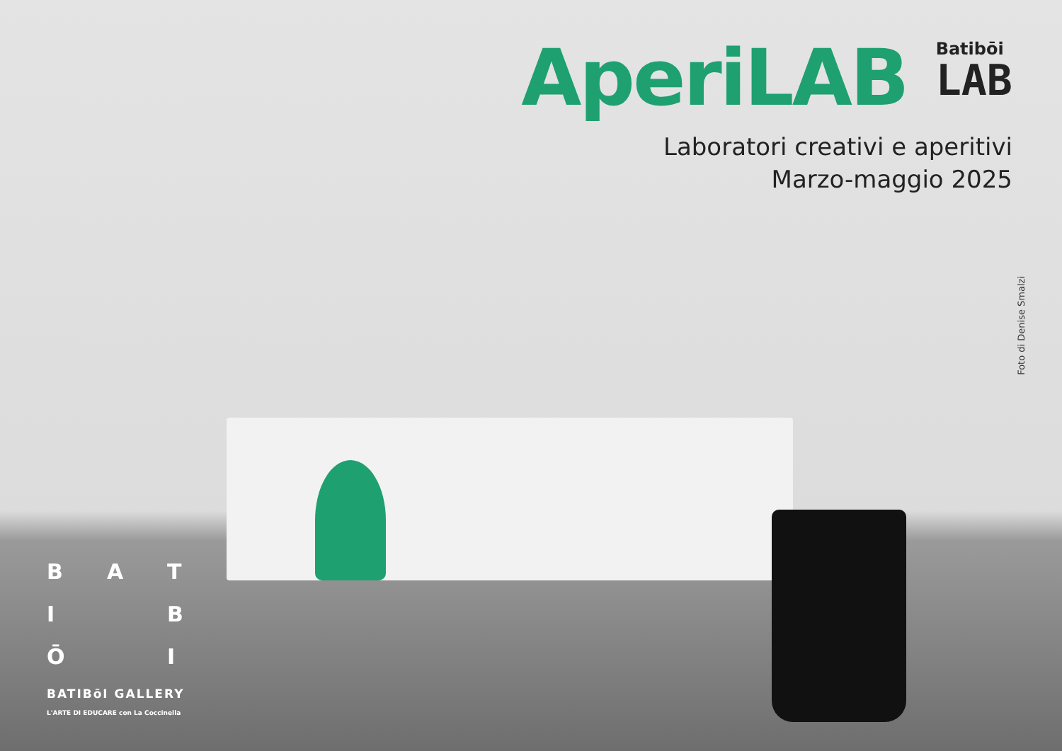AperiLAB
Batibōi
LAB
Laboratori creativi e aperitivi
Marzo-maggio 2025
Foto di Denise Smalzi
BATI BŌ I
BATIBōI GALLERY
L'ARTE DI EDUCARE con La Coccinella